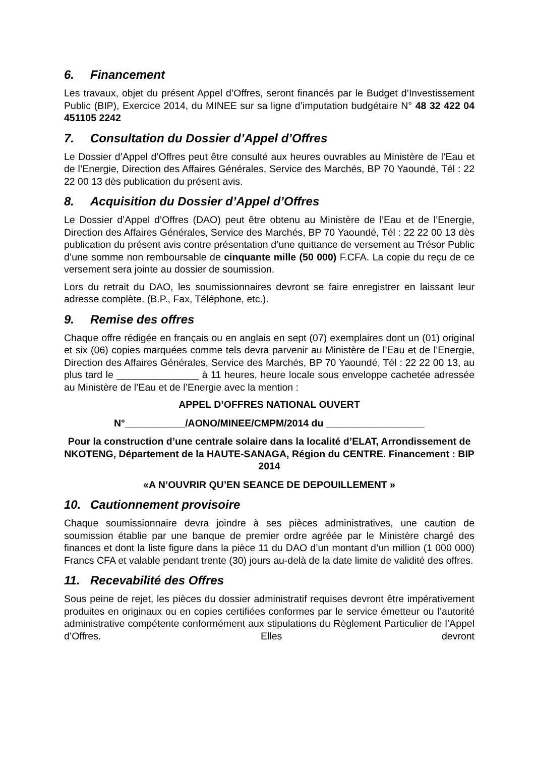6. Financement
Les travaux, objet du présent Appel d’Offres, seront financés par le Budget d’Investissement Public (BIP), Exercice 2014, du MINEE sur sa ligne d’imputation budgétaire N° 48 32 422 04 451105 2242
7. Consultation du Dossier d’Appel d’Offres
Le Dossier d’Appel d’Offres peut être consulté aux heures ouvrables au Ministère de l’Eau et de l’Energie, Direction des Affaires Générales, Service des Marchés, BP 70 Yaoundé, Tél : 22 22 00 13 dès publication du présent avis.
8. Acquisition du Dossier d’Appel d’Offres
Le Dossier d’Appel d’Offres (DAO) peut être obtenu au Ministère de l’Eau et de l’Energie, Direction des Affaires Générales, Service des Marchés, BP 70 Yaoundé, Tél : 22 22 00 13 dès publication du présent avis contre présentation d’une quittance de versement au Trésor Public d’une somme non remboursable de cinquante mille (50 000) F.CFA. La copie du reçu de ce versement sera jointe au dossier de soumission.
Lors du retrait du DAO, les soumissionnaires devront se faire enregistrer en laissant leur adresse complète. (B.P., Fax, Téléphone, etc.).
9. Remise des offres
Chaque offre rédigée en français ou en anglais en sept (07) exemplaires dont un (01) original et six (06) copies marquées comme tels devra parvenir au Ministère de l’Eau et de l’Energie, Direction des Affaires Générales, Service des Marchés, BP 70 Yaoundé, Tél : 22 22 00 13, au plus tard le _______________ à 11 heures, heure locale sous enveloppe cachetée adressée au Ministère de l’Eau et de l’Energie avec la mention :
APPEL D’OFFRES NATIONAL OUVERT
N°___________/AONO/MINEE/CMPM/2014 du __________________
Pour la construction d’une centrale solaire dans la localité d’ELAT, Arrondissement de NKOTENG, Département de la HAUTE-SANAGA, Région du CENTRE. Financement : BIP 2014
«A N’OUVRIR QU’EN SEANCE DE DEPOUILLEMENT »
10. Cautionnement provisoire
Chaque soumissionnaire devra joindre à ses pièces administratives, une caution de soumission établie par une banque de premier ordre agréée par le Ministère chargé des finances et dont la liste figure dans la pièce 11 du DAO d’un montant d’un million (1 000 000) Francs CFA et valable pendant trente (30) jours au-delà de la date limite de validité des offres.
11. Recevabilité des Offres
Sous peine de rejet, les pièces du dossier administratif requises devront être impérativement produites en originaux ou en copies certifiées conformes par le service émetteur ou l’autorité administrative compétente conformément aux stipulations du Règlement Particulier de l’Appel d’Offres. Elles devront